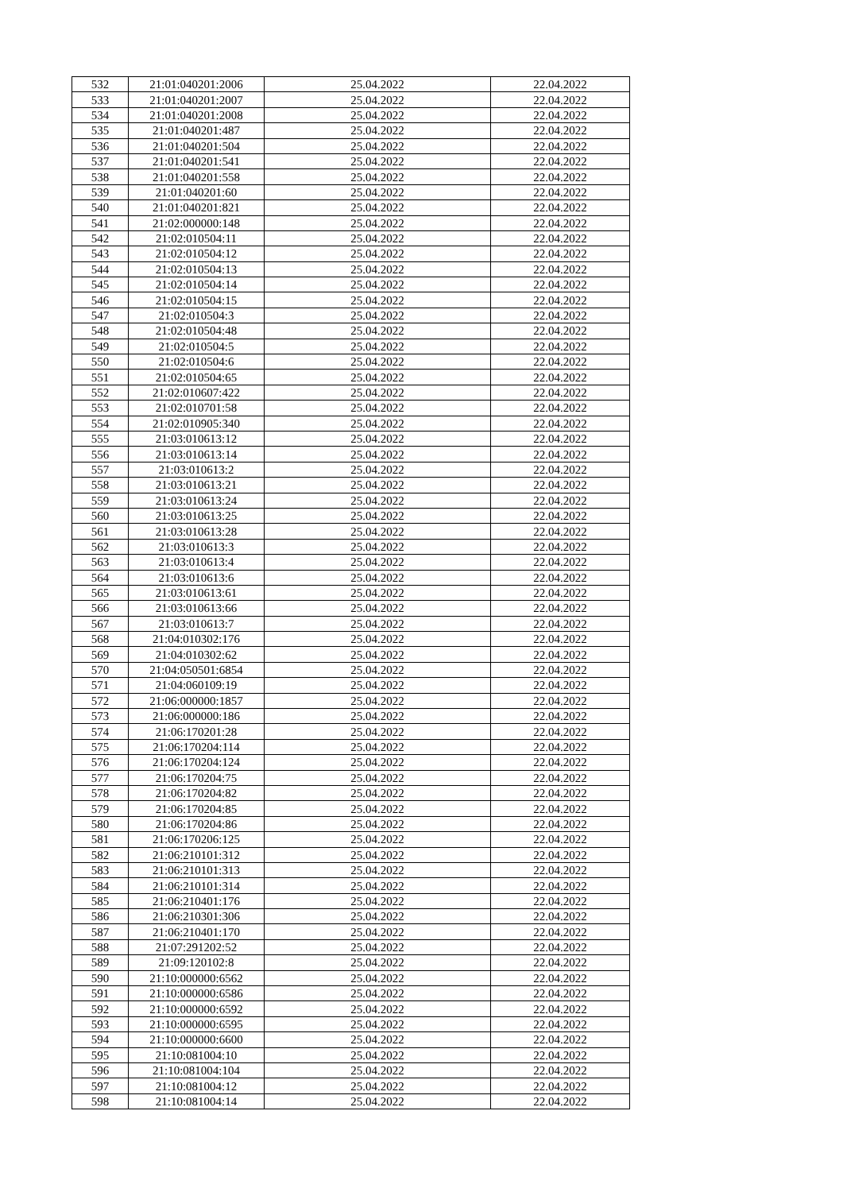| 532 | 21:01:040201:2006 | 25.04.2022 | 22.04.2022 |
| 533 | 21:01:040201:2007 | 25.04.2022 | 22.04.2022 |
| 534 | 21:01:040201:2008 | 25.04.2022 | 22.04.2022 |
| 535 | 21:01:040201:487 | 25.04.2022 | 22.04.2022 |
| 536 | 21:01:040201:504 | 25.04.2022 | 22.04.2022 |
| 537 | 21:01:040201:541 | 25.04.2022 | 22.04.2022 |
| 538 | 21:01:040201:558 | 25.04.2022 | 22.04.2022 |
| 539 | 21:01:040201:60 | 25.04.2022 | 22.04.2022 |
| 540 | 21:01:040201:821 | 25.04.2022 | 22.04.2022 |
| 541 | 21:02:000000:148 | 25.04.2022 | 22.04.2022 |
| 542 | 21:02:010504:11 | 25.04.2022 | 22.04.2022 |
| 543 | 21:02:010504:12 | 25.04.2022 | 22.04.2022 |
| 544 | 21:02:010504:13 | 25.04.2022 | 22.04.2022 |
| 545 | 21:02:010504:14 | 25.04.2022 | 22.04.2022 |
| 546 | 21:02:010504:15 | 25.04.2022 | 22.04.2022 |
| 547 | 21:02:010504:3 | 25.04.2022 | 22.04.2022 |
| 548 | 21:02:010504:48 | 25.04.2022 | 22.04.2022 |
| 549 | 21:02:010504:5 | 25.04.2022 | 22.04.2022 |
| 550 | 21:02:010504:6 | 25.04.2022 | 22.04.2022 |
| 551 | 21:02:010504:65 | 25.04.2022 | 22.04.2022 |
| 552 | 21:02:010607:422 | 25.04.2022 | 22.04.2022 |
| 553 | 21:02:010701:58 | 25.04.2022 | 22.04.2022 |
| 554 | 21:02:010905:340 | 25.04.2022 | 22.04.2022 |
| 555 | 21:03:010613:12 | 25.04.2022 | 22.04.2022 |
| 556 | 21:03:010613:14 | 25.04.2022 | 22.04.2022 |
| 557 | 21:03:010613:2 | 25.04.2022 | 22.04.2022 |
| 558 | 21:03:010613:21 | 25.04.2022 | 22.04.2022 |
| 559 | 21:03:010613:24 | 25.04.2022 | 22.04.2022 |
| 560 | 21:03:010613:25 | 25.04.2022 | 22.04.2022 |
| 561 | 21:03:010613:28 | 25.04.2022 | 22.04.2022 |
| 562 | 21:03:010613:3 | 25.04.2022 | 22.04.2022 |
| 563 | 21:03:010613:4 | 25.04.2022 | 22.04.2022 |
| 564 | 21:03:010613:6 | 25.04.2022 | 22.04.2022 |
| 565 | 21:03:010613:61 | 25.04.2022 | 22.04.2022 |
| 566 | 21:03:010613:66 | 25.04.2022 | 22.04.2022 |
| 567 | 21:03:010613:7 | 25.04.2022 | 22.04.2022 |
| 568 | 21:04:010302:176 | 25.04.2022 | 22.04.2022 |
| 569 | 21:04:010302:62 | 25.04.2022 | 22.04.2022 |
| 570 | 21:04:050501:6854 | 25.04.2022 | 22.04.2022 |
| 571 | 21:04:060109:19 | 25.04.2022 | 22.04.2022 |
| 572 | 21:06:000000:1857 | 25.04.2022 | 22.04.2022 |
| 573 | 21:06:000000:186 | 25.04.2022 | 22.04.2022 |
| 574 | 21:06:170201:28 | 25.04.2022 | 22.04.2022 |
| 575 | 21:06:170204:114 | 25.04.2022 | 22.04.2022 |
| 576 | 21:06:170204:124 | 25.04.2022 | 22.04.2022 |
| 577 | 21:06:170204:75 | 25.04.2022 | 22.04.2022 |
| 578 | 21:06:170204:82 | 25.04.2022 | 22.04.2022 |
| 579 | 21:06:170204:85 | 25.04.2022 | 22.04.2022 |
| 580 | 21:06:170204:86 | 25.04.2022 | 22.04.2022 |
| 581 | 21:06:170206:125 | 25.04.2022 | 22.04.2022 |
| 582 | 21:06:210101:312 | 25.04.2022 | 22.04.2022 |
| 583 | 21:06:210101:313 | 25.04.2022 | 22.04.2022 |
| 584 | 21:06:210101:314 | 25.04.2022 | 22.04.2022 |
| 585 | 21:06:210401:176 | 25.04.2022 | 22.04.2022 |
| 586 | 21:06:210301:306 | 25.04.2022 | 22.04.2022 |
| 587 | 21:06:210401:170 | 25.04.2022 | 22.04.2022 |
| 588 | 21:07:291202:52 | 25.04.2022 | 22.04.2022 |
| 589 | 21:09:120102:8 | 25.04.2022 | 22.04.2022 |
| 590 | 21:10:000000:6562 | 25.04.2022 | 22.04.2022 |
| 591 | 21:10:000000:6586 | 25.04.2022 | 22.04.2022 |
| 592 | 21:10:000000:6592 | 25.04.2022 | 22.04.2022 |
| 593 | 21:10:000000:6595 | 25.04.2022 | 22.04.2022 |
| 594 | 21:10:000000:6600 | 25.04.2022 | 22.04.2022 |
| 595 | 21:10:081004:10 | 25.04.2022 | 22.04.2022 |
| 596 | 21:10:081004:104 | 25.04.2022 | 22.04.2022 |
| 597 | 21:10:081004:12 | 25.04.2022 | 22.04.2022 |
| 598 | 21:10:081004:14 | 25.04.2022 | 22.04.2022 |